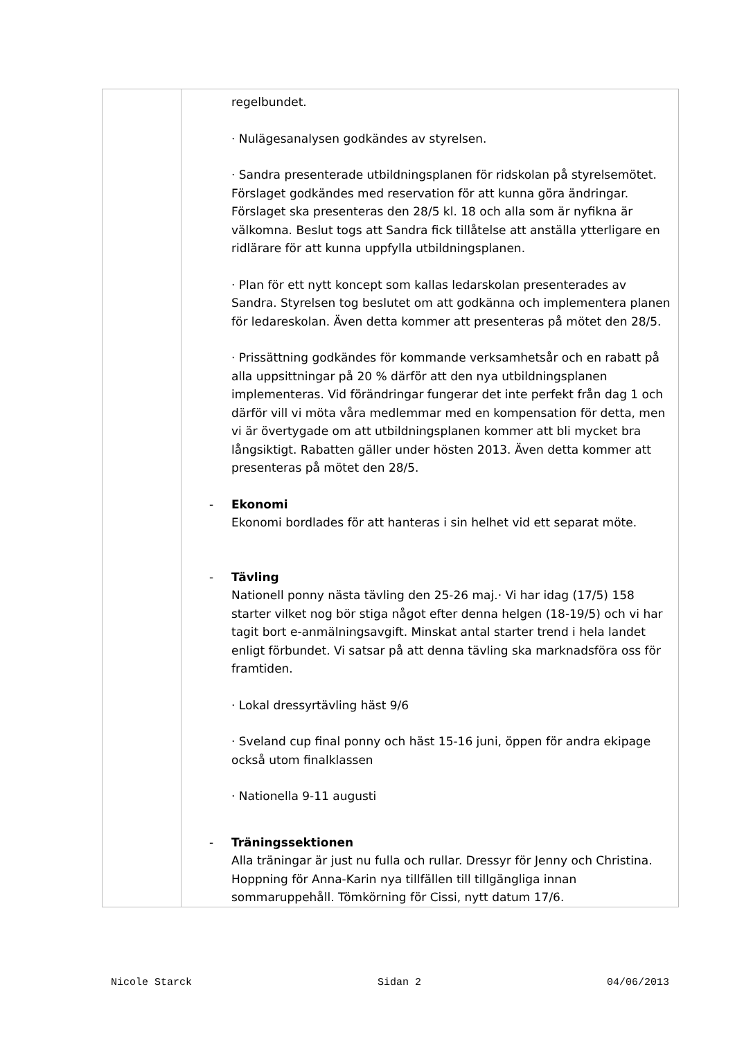| | regelbundet. · Nulägesanalysen godkändes av styrelsen. · Sandra presenterade utbildningsplanen för ridskolan på styrelsemötet. Förslaget godkändes med reservation för att kunna göra ändringar. Förslaget ska presenteras den 28/5 kl. 18 och alla som är nyfikna är välkomna. Beslut togs att Sandra fick tillåtelse att anställa ytterligare en ridlärare för att kunna uppfylla utbildningsplanen. · Plan för ett nytt koncept som kallas ledarskolan presenterades av Sandra. Styrelsen tog beslutet om att godkänna och implementera planen för ledareskolan. Även detta kommer att presenteras på mötet den 28/5. · Prissättning godkändes för kommande verksamhetsår och en rabatt på alla uppsittningar på 20 % därför att den nya utbildningsplanen implementeras. Vid förändringar fungerar det inte perfekt från dag 1 och därför vill vi möta våra medlemmar med en kompensation för detta, men vi är övertygade om att utbildningsplanen kommer att bli mycket bra långsiktigt. Rabatten gäller under hösten 2013. Även detta kommer att presenteras på mötet den 28/5. - Ekonomi Ekonomi bordlades för att hanteras i sin helhet vid ett separat möte. - Tävling Nationell ponny nästa tävling den 25-26 maj.· Vi har idag (17/5) 158 starter vilket nog bör stiga något efter denna helgen (18-19/5) och vi har tagit bort e-anmälningsavgift. Minskat antal starter trend i hela landet enligt förbundet. Vi satsar på att denna tävling ska marknadsföra oss för framtiden. · Lokal dressyrtävling häst 9/6 · Sveland cup final ponny och häst 15-16 juni, öppen för andra ekipage också utom finalklassen · Nationella 9-11 augusti - Träningssektionen Alla träningar är just nu fulla och rullar. Dressyr för Jenny och Christina. Hoppning för Anna-Karin nya tillfällen till tillgängliga innan sommaruppehåll. Tömkörning för Cissi, nytt datum 17/6. |
Nicole Starck Sidan 2 04/06/2013